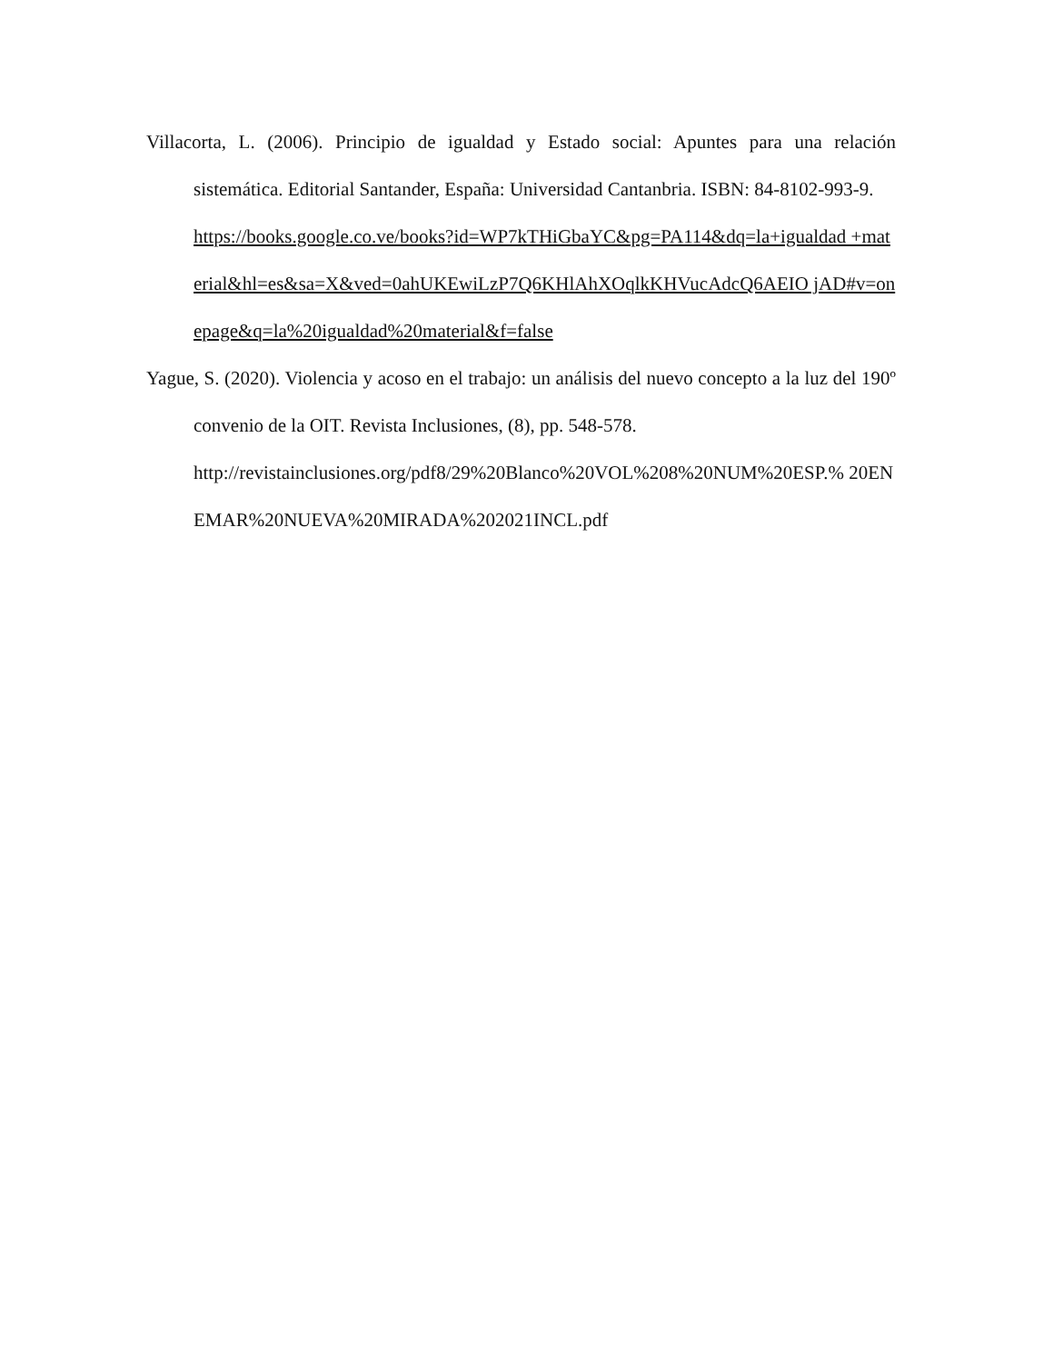Villacorta, L. (2006). Principio de igualdad y Estado social: Apuntes para una relación sistemática. Editorial Santander, España: Universidad Cantanbria. ISBN: 84-8102-993-9.
https://books.google.co.ve/books?id=WP7kTHiGbaYC&pg=PA114&dq=la+igualdad +material&hl=es&sa=X&ved=0ahUKEwiLzP7Q6KHlAhXOqlkKHVucAdcQ6AEIO jAD#v=onepage&q=la%20igualdad%20material&f=false
Yague, S. (2020). Violencia y acoso en el trabajo: un análisis del nuevo concepto a la luz del 190º convenio de la OIT. Revista Inclusiones, (8), pp. 548-578.
http://revistainclusiones.org/pdf8/29%20Blanco%20VOL%208%20NUM%20ESP.% 20ENEMAR%20NUEVA%20MIRADA%202021INCL.pdf